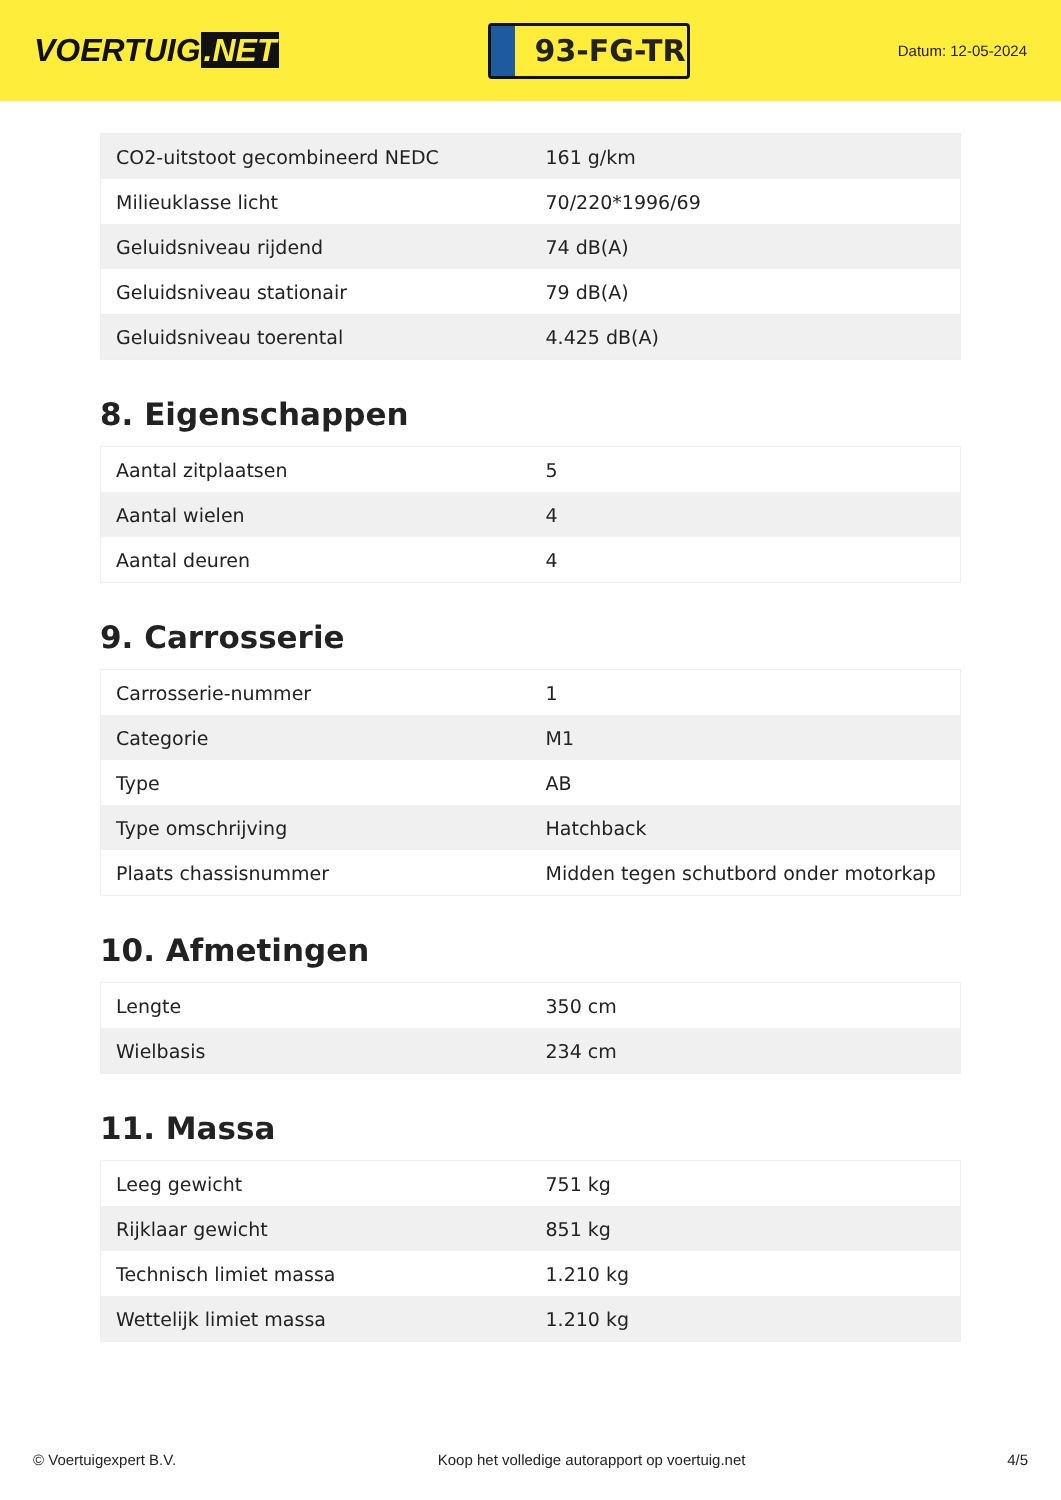VOERTUIG.NET
93-FG-TR
Datum: 12-05-2024
| CO2-uitstoot gecombineerd NEDC | 161 g/km |
| Milieuklasse licht | 70/220*1996/69 |
| Geluidsniveau rijdend | 74 dB(A) |
| Geluidsniveau stationair | 79 dB(A) |
| Geluidsniveau toerental | 4.425 dB(A) |
8. Eigenschappen
| Aantal zitplaatsen | 5 |
| Aantal wielen | 4 |
| Aantal deuren | 4 |
9. Carrosserie
| Carrosserie-nummer | 1 |
| Categorie | M1 |
| Type | AB |
| Type omschrijving | Hatchback |
| Plaats chassisnummer | Midden tegen schutbord onder motorkap |
10. Afmetingen
| Lengte | 350 cm |
| Wielbasis | 234 cm |
11. Massa
| Leeg gewicht | 751 kg |
| Rijklaar gewicht | 851 kg |
| Technisch limiet massa | 1.210 kg |
| Wettelijk limiet massa | 1.210 kg |
© Voertuigexpert B.V. Koop het volledige autorapport op voertuig.net 4/5